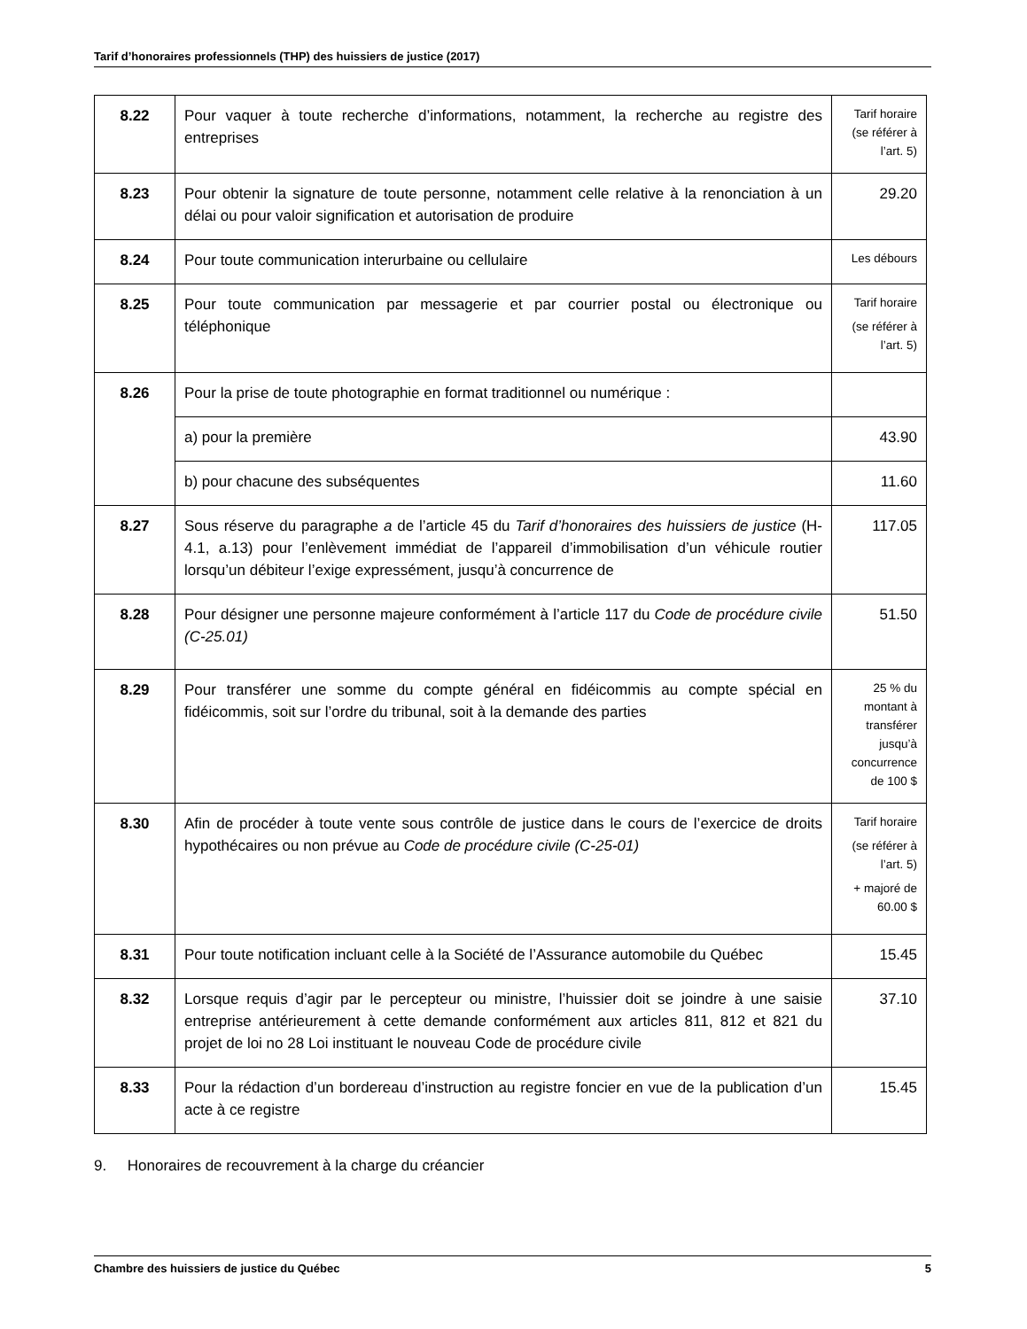Tarif d’honoraires professionnels (THP) des huissiers de justice (2017)
| 8.22 | Pour vaquer à toute recherche d’informations, notamment, la recherche au registre des entreprises | Tarif horaire (se référer à l’art. 5) |
| 8.23 | Pour obtenir la signature de toute personne, notamment celle relative à la renonciation à un délai ou pour valoir signification et autorisation de produire | 29.20 |
| 8.24 | Pour toute communication interurbaine ou cellulaire | Les débours |
| 8.25 | Pour toute communication par messagerie et par courrier postal ou électronique ou téléphonique | Tarif horaire (se référer à l’art. 5) |
| 8.26 | Pour la prise de toute photographie en format traditionnel ou numérique : | |
| | a) pour la première | 43.90 |
| | b) pour chacune des subséquentes | 11.60 |
| 8.27 | Sous réserve du paragraphe a de l’article 45 du Tarif d’honoraires des huissiers de justice (H-4.1, a.13) pour l’enlèvement immédiat de l’appareil d’immobilisation d’un véhicule routier lorsqu’un débiteur l’exige expressément, jusqu’à concurrence de | 117.05 |
| 8.28 | Pour désigner une personne majeure conformément à l’article 117 du Code de procédure civile (C-25.01) | 51.50 |
| 8.29 | Pour transférer une somme du compte général en fidéicommis au compte spécial en fidéicommis, soit sur l’ordre du tribunal, soit à la demande des parties | 25 % du montant à transférer jusqu’à concurrence de 100 $ |
| 8.30 | Afin de procéder à toute vente sous contrôle de justice dans le cours de l’exercice de droits hypothécaires ou non prévue au Code de procédure civile (C-25-01) | Tarif horaire (se référer à l’art. 5) + majoré de 60.00 $ |
| 8.31 | Pour toute notification incluant celle à la Société de l’Assurance automobile du Québec | 15.45 |
| 8.32 | Lorsque requis d’agir par le percepteur ou ministre, l’huissier doit se joindre à une saisie entreprise antérieurement à cette demande conformément aux articles 811, 812 et 821 du projet de loi no 28 Loi instituant le nouveau Code de procédure civile | 37.10 |
| 8.33 | Pour la rédaction d’un bordereau d’instruction au registre foncier en vue de la publication d’un acte à ce registre | 15.45 |
9. Honoraires de recouvrement à la charge du créancier
Chambre des huissiers de justice du Québec 5